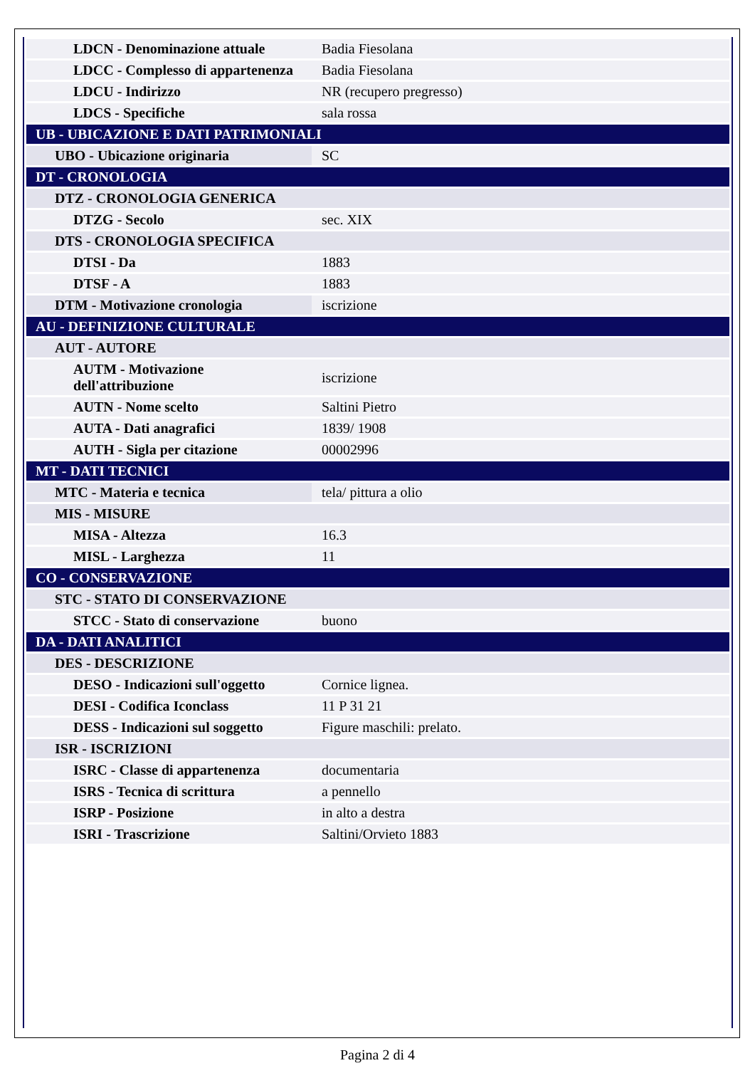| LDCN - Denominazione attuale | Badia Fiesolana |
| LDCC - Complesso di appartenenza | Badia Fiesolana |
| LDCU - Indirizzo | NR (recupero pregresso) |
| LDCS - Specifiche | sala rossa |
| UB - UBICAZIONE E DATI PATRIMONIALI | |
| UBO - Ubicazione originaria | SC |
| DT - CRONOLOGIA | |
| DTZ - CRONOLOGIA GENERICA | |
| DTZG - Secolo | sec. XIX |
| DTS - CRONOLOGIA SPECIFICA | |
| DTSI - Da | 1883 |
| DTSF - A | 1883 |
| DTM - Motivazione cronologia | iscrizione |
| AU - DEFINIZIONE CULTURALE | |
| AUT - AUTORE | |
| AUTM - Motivazione dell'attribuzione | iscrizione |
| AUTN - Nome scelto | Saltini Pietro |
| AUTA - Dati anagrafici | 1839/ 1908 |
| AUTH - Sigla per citazione | 00002996 |
| MT - DATI TECNICI | |
| MTC - Materia e tecnica | tela/ pittura a olio |
| MIS - MISURE | |
| MISA - Altezza | 16.3 |
| MISL - Larghezza | 11 |
| CO - CONSERVAZIONE | |
| STC - STATO DI CONSERVAZIONE | |
| STCC - Stato di conservazione | buono |
| DA - DATI ANALITICI | |
| DES - DESCRIZIONE | |
| DESO - Indicazioni sull'oggetto | Cornice lignea. |
| DESI - Codifica Iconclass | 11 P 31 21 |
| DESS - Indicazioni sul soggetto | Figure maschili: prelato. |
| ISR - ISCRIZIONI | |
| ISRC - Classe di appartenenza | documentaria |
| ISRS - Tecnica di scrittura | a pennello |
| ISRP - Posizione | in alto a destra |
| ISRI - Trascrizione | Saltini/Orvieto 1883 |
Pagina 2 di 4